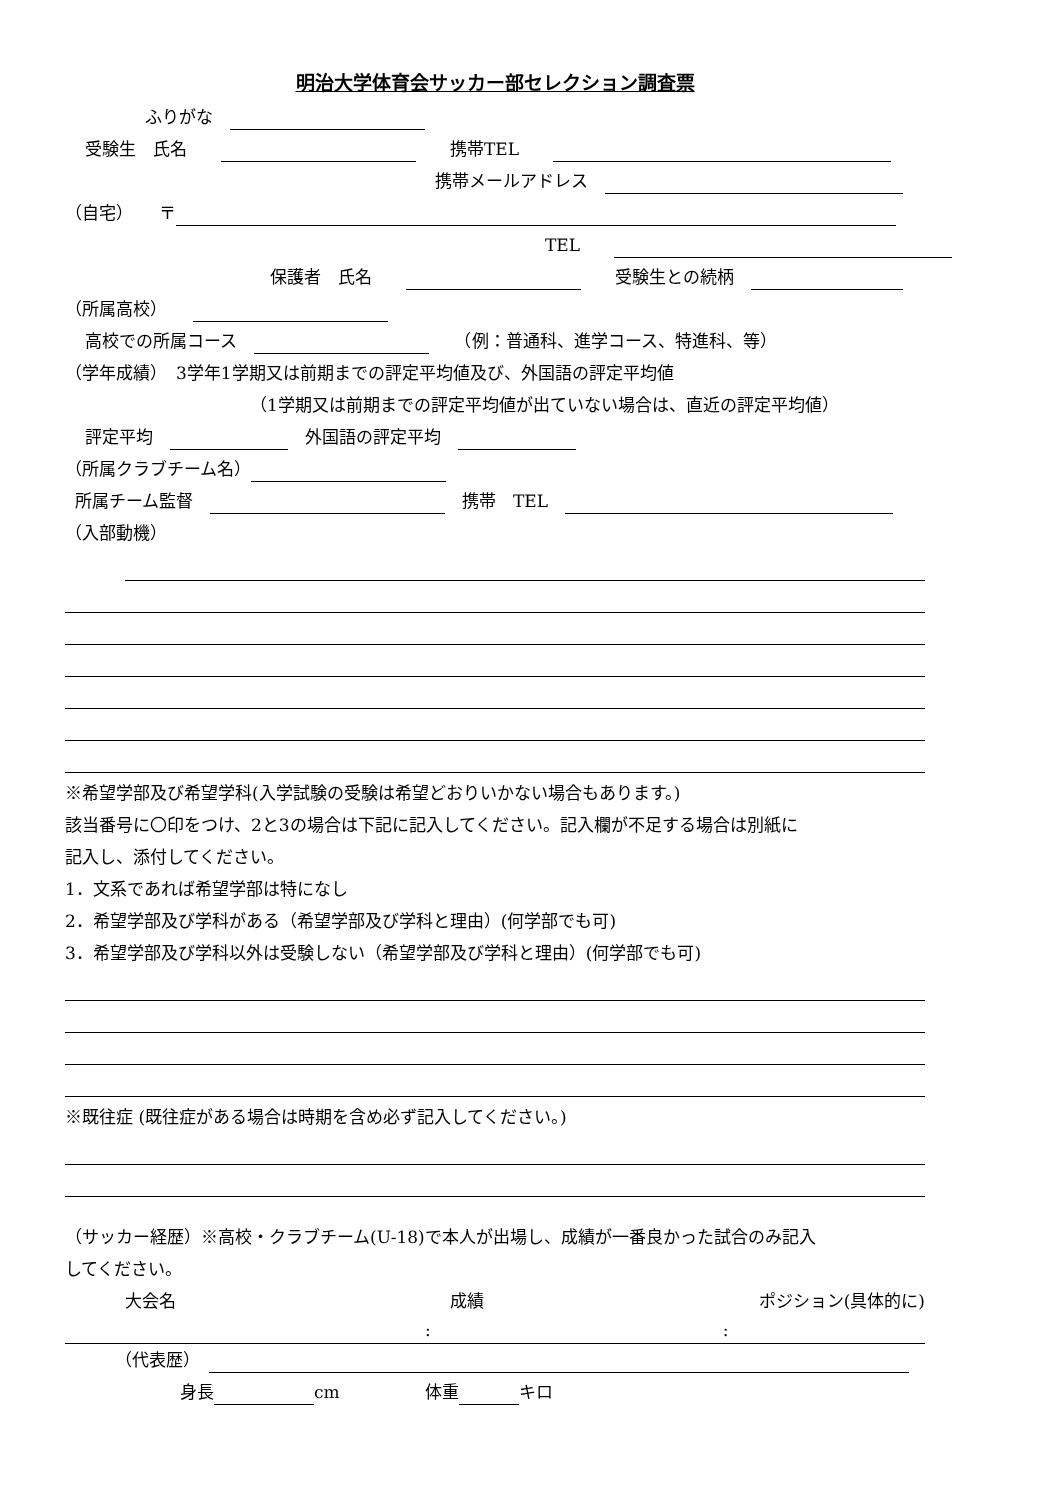明治大学体育会サッカー部セレクション調査票
ふりがな　
受験生　氏名　　　　携帯TEL　　
携帯メールアドレス　
（自宅）　　〒
TEL　　
保護者　氏名　　　　受験生との続柄　
（所属高校）　　
高校での所属コース　　　（例：普通科、進学コース、特進科、等）
（学年成績）　3学年1学期又は前期までの評定平均値及び、外国語の評定平均値
（1学期又は前期までの評定平均値が出ていない場合は、直近の評定平均値）
評定平均　　外国語の評定平均　
（所属クラブチーム名）
所属チーム監督　　携帯　TEL　
（入部動機）
※希望学部及び希望学科(入学試験の受験は希望どおりいかない場合もあります。)
該当番号に〇印をつけ、2と3の場合は下記に記入してください。記入欄が不足する場合は別紙に
記入し、添付してください。
1．文系であれば希望学部は特になし
2．希望学部及び学科がある（希望学部及び学科と理由）(何学部でも可)
3．希望学部及び学科以外は受験しない（希望学部及び学科と理由）(何学部でも可)
※既往症 (既往症がある場合は時期を含め必ず記入してください。)
（サッカー経歴）※高校・クラブチーム(U-18)で本人が出場し、成績が一番良かった試合のみ記入
してください。
大会名 成績 ポジション(具体的に)
::
（代表歴）　
身長 cm　　　　　体重 キロ